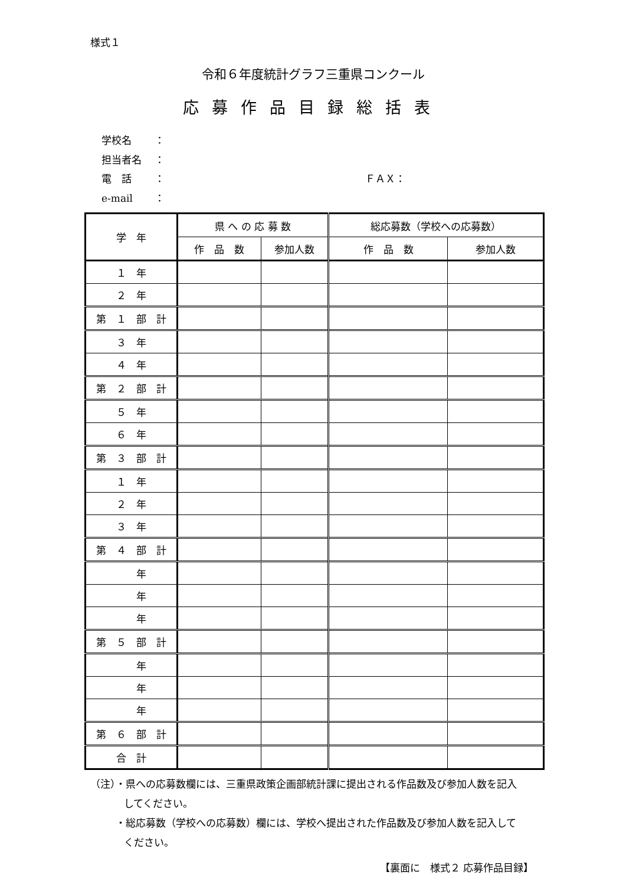様式１
令和６年度統計グラフ三重県コンクール
応募作品目録総括表
学校名 ：
担当者名 ：
電　話 ： ＦＡＸ：
e-mail ：
| 学 年 | 県 へ の 応 募 数 | | 総応募数（学校への応募数） | |
| --- | --- | --- | --- | --- |
| | 作 品 数 | 参加人数 | 作 品 数 | 参加人数 |
| １ 年 | | | | |
| ２ 年 | | | | |
| 第 １ 部 計 | | | | |
| ３ 年 | | | | |
| ４ 年 | | | | |
| 第 ２ 部 計 | | | | |
| ５ 年 | | | | |
| ６ 年 | | | | |
| 第 ３ 部 計 | | | | |
| １ 年 | | | | |
| ２ 年 | | | | |
| ３ 年 | | | | |
| 第 ４ 部 計 | | | | |
| 年 | | | | |
| 年 | | | | |
| 年 | | | | |
| 第 ５ 部 計 | | | | |
| 年 | | | | |
| 年 | | | | |
| 年 | | | | |
| 第 ６ 部 計 | | | | |
| 合 計 | | | | |
（注）・県への応募数欄には、三重県政策企画部統計課に提出される作品数及び参加人数を記入
してください。
・総応募数（学校への応募数）欄には、学校へ提出された作品数及び参加人数を記入して
ください。
【裏面に　様式２ 応募作品目録】